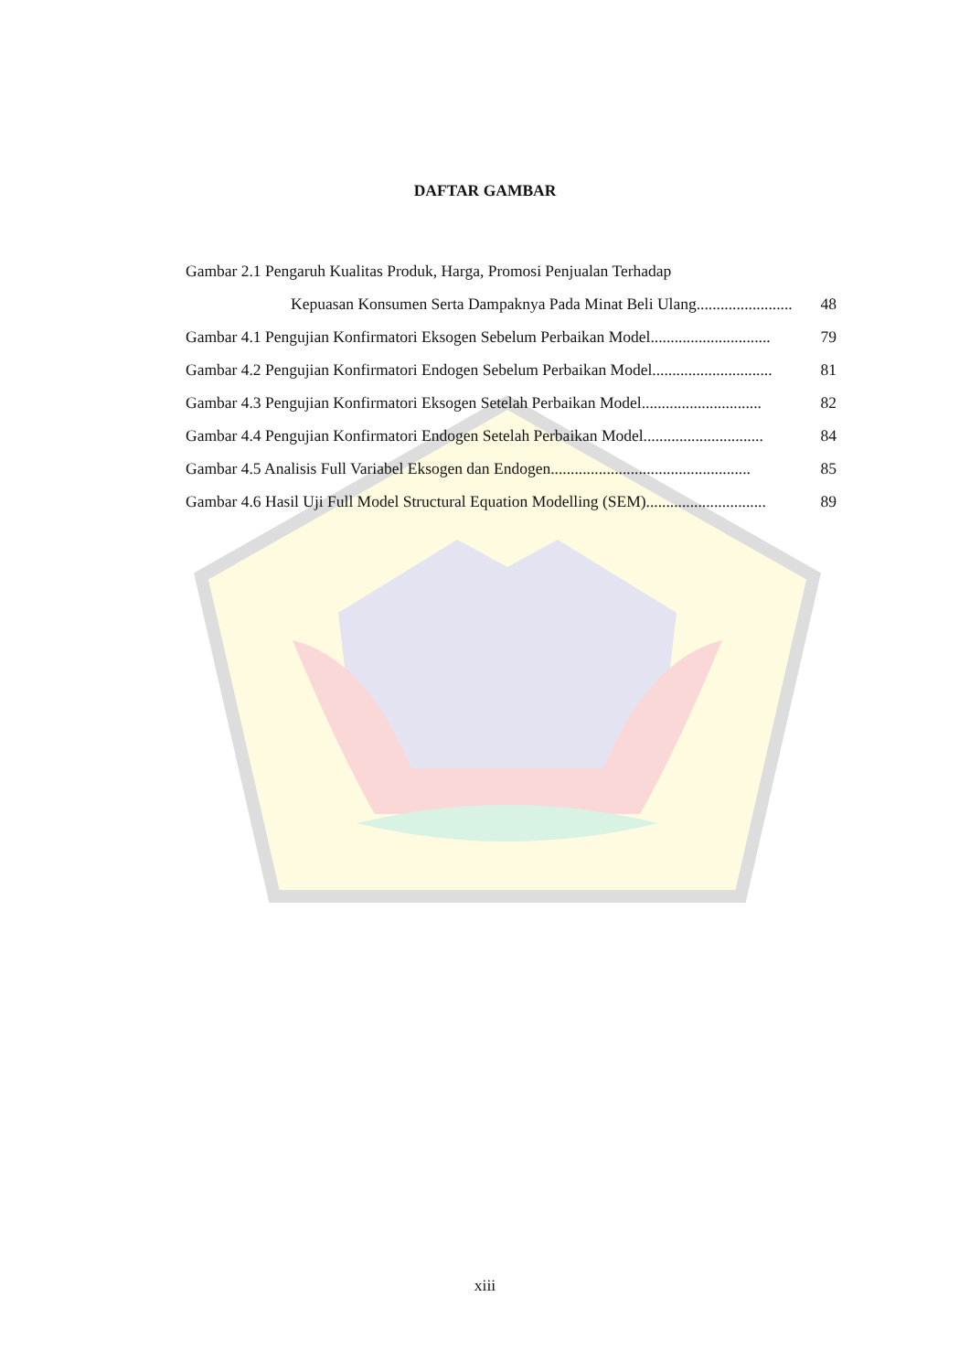DAFTAR GAMBAR
Gambar 2.1 Pengaruh Kualitas Produk, Harga, Promosi Penjualan Terhadap
Kepuasan Konsumen Serta Dampaknya Pada Minat Beli Ulang ........................ 48
Gambar 4.1 Pengujian Konfirmatori Eksogen Sebelum Perbaikan Model.............................. 79
Gambar 4.2 Pengujian Konfirmatori Endogen Sebelum Perbaikan Model .............................. 81
Gambar 4.3 Pengujian Konfirmatori Eksogen Setelah Perbaikan Model.............................. 82
Gambar 4.4 Pengujian Konfirmatori Endogen Setelah Perbaikan Model .............................. 84
Gambar 4.5 Analisis Full Variabel Eksogen dan Endogen.................................................. 85
Gambar 4.6 Hasil Uji Full Model Structural Equation Modelling (SEM).............................. 89
xiii